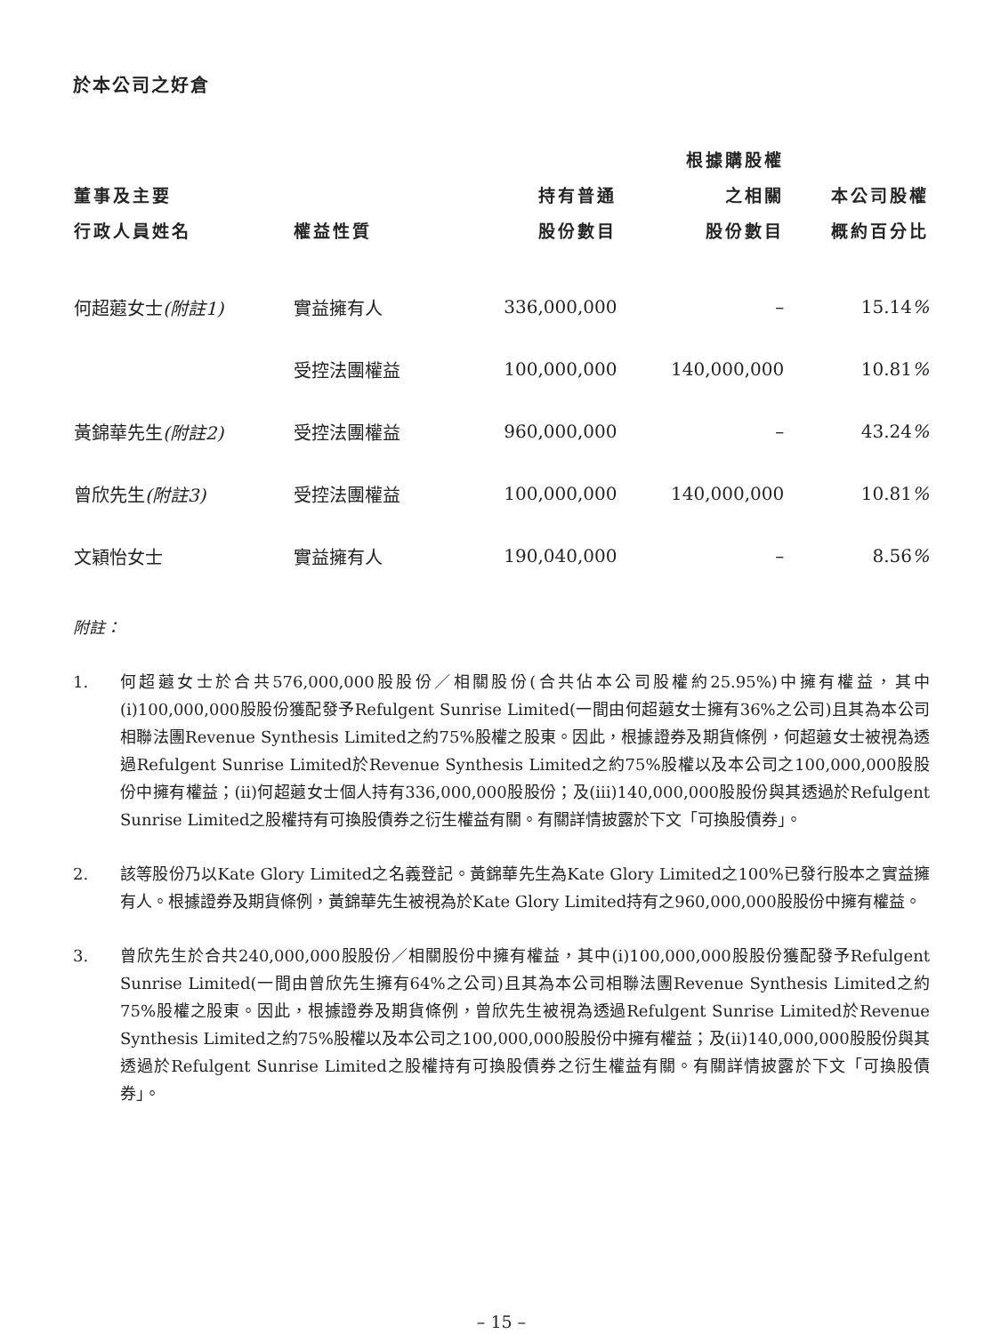於本公司之好倉
| 董事及主要 行政人員姓名 | 權益性質 | 持有普通 股份數目 | 根據購股權 之相關 股份數目 | 本公司股權 概約百分比 |
| --- | --- | --- | --- | --- |
| 何超蕸女士 (附註1) | 實益擁有人 | 336,000,000 | – | 15.14 % |
| | 受控法團權益 | 100,000,000 | 140,000,000 | 10.81 % |
| 黃錦華先生 (附註2) | 受控法團權益 | 960,000,000 | – | 43.24 % |
| 曾欣先生 (附註3) | 受控法團權益 | 100,000,000 | 140,000,000 | 10.81 % |
| 文穎怡女士 | 實益擁有人 | 190,040,000 | – | 8.56 % |
附註：
1. 何超蕸女士於合共576,000,000股股份／相關股份(合共佔本公司股權約25.95%)中擁有權益，其中(i)100,000,000股股份獲配發予Refulgent Sunrise Limited(一間由何超蕸女士擁有36%之公司)且其為本公司相聯法團Revenue Synthesis Limited之約75%股權之股東。因此，根據證券及期貨條例，何超蕸女士被視為透過Refulgent Sunrise Limited於Revenue Synthesis Limited之約75%股權以及本公司之100,000,000股股份中擁有權益；(ii)何超蕸女士個人持有336,000,000股股份；及(iii)140,000,000股股份與其透過於Refulgent Sunrise Limited之股權持有可換股債券之衍生權益有關。有關詳情披露於下文「可換股債券」。
2. 該等股份乃以Kate Glory Limited之名義登記。黃錦華先生為Kate Glory Limited之100%已發行股本之實益擁有人。根據證券及期貨條例，黃錦華先生被視為於Kate Glory Limited持有之960,000,000股股份中擁有權益。
3. 曾欣先生於合共240,000,000股股份／相關股份中擁有權益，其中(i)100,000,000股股份獲配發予Refulgent Sunrise Limited(一間由曾欣先生擁有64%之公司)且其為本公司相聯法團Revenue Synthesis Limited之約75%股權之股東。因此，根據證券及期貨條例，曾欣先生被視為透過Refulgent Sunrise Limited於Revenue Synthesis Limited之約75%股權以及本公司之100,000,000股股份中擁有權益；及(ii)140,000,000股股份與其透過於Refulgent Sunrise Limited之股權持有可換股債券之衍生權益有關。有關詳情披露於下文「可換股債券」。
– 15 –